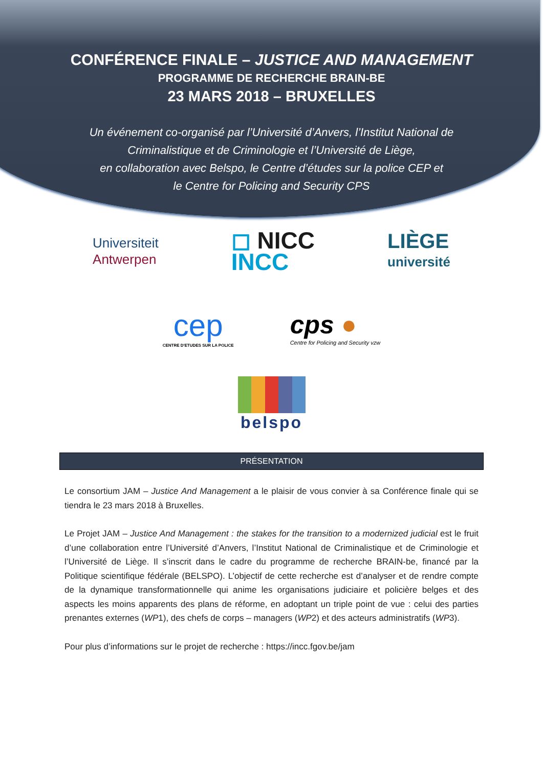CONFÉRENCE FINALE – JUSTICE AND MANAGEMENT
PROGRAMME DE RECHERCHE BRAIN-BE
23 MARS 2018 – BRUXELLES
Un événement co-organisé par l’Université d’Anvers, l’Institut National de
Criminalistique et de Criminologie et l’Université de Liège,
en collaboration avec Belspo, le Centre d’études sur la police CEP et
le Centre for Policing and Security CPS
Universiteit
Antwerpen
◻ NICC
INCC
LIÈGE
université
cep
CENTRE D'ETUDES SUR LA POLICE
cps ●
Centre for Policing and Security vzw
belspo
PRÉSENTATION
Le consortium JAM – Justice And Management a le plaisir de vous convier à sa Conférence finale qui se tiendra le 23 mars 2018 à Bruxelles.
Le Projet JAM – Justice And Management : the stakes for the transition to a modernized judicial est le fruit d’une collaboration entre l’Université d’Anvers, l’Institut National de Criminalistique et de Criminologie et l’Université de Liège. Il s’inscrit dans le cadre du programme de recherche BRAIN-be, financé par la Politique scientifique fédérale (BELSPO). L’objectif de cette recherche est d’analyser et de rendre compte de la dynamique transformationnelle qui anime les organisations judiciaire et policière belges et des aspects les moins apparents des plans de réforme, en adoptant un triple point de vue : celui des parties prenantes externes (WP1), des chefs de corps – managers (WP2) et des acteurs administratifs (WP3).
Pour plus d’informations sur le projet de recherche : https://incc.fgov.be/jam